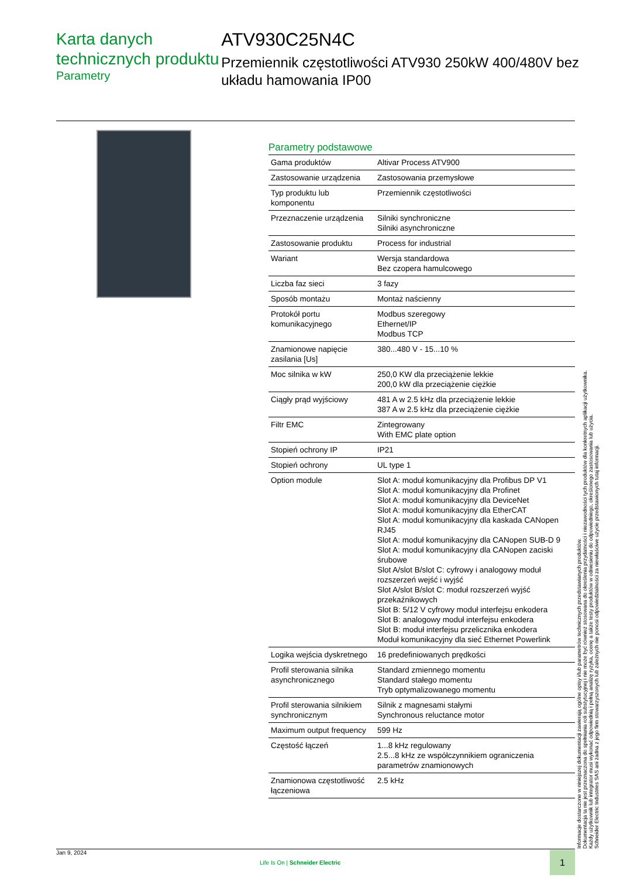Karta danych technicznych produktu
Parametry
ATV930C25N4C
Przemiennik częstotliwości ATV930 250kW 400/480V bez układu hamowania IP00
Parametry podstawowe
| Gama produktów | Altivar Process ATV900 |
| Zastosowanie urządzenia | Zastosowania przemysłowe |
| Typ produktu lub komponentu | Przemiennik częstotliwości |
| Przeznaczenie urządzenia | Silniki synchroniczne Silniki asynchroniczne |
| Zastosowanie produktu | Process for industrial |
| Wariant | Wersja standardowa Bez czopera hamulcowego |
| Liczba faz sieci | 3 fazy |
| Sposób montażu | Montaż naścienny |
| Protokół portu komunikacyjnego | Modbus szeregowy Ethernet/IP Modbus TCP |
| Znamionowe napięcie zasilania [Us] | 380...480 V - 15...10 % |
| Moc silnika w kW | 250,0 KW dla przeciążenie lekkie 200,0 kW dla przeciążenie ciężkie |
| Ciągły prąd wyjściowy | 481 A w 2.5 kHz dla przeciążenie lekkie 387 A w 2.5 kHz dla przeciążenie ciężkie |
| Filtr EMC | Zintegrowany With EMC plate option |
| Stopień ochrony IP | IP21 |
| Stopień ochrony | UL type 1 |
| Option module | Slot A: moduł komunikacyjny dla Profibus DP V1 Slot A: moduł komunikacyjny dla Profinet Slot A: moduł komunikacyjny dla DeviceNet Slot A: moduł komunikacyjny dla EtherCAT Slot A: moduł komunikacyjny dla kaskada CANopen RJ45 Slot A: moduł komunikacyjny dla CANopen SUB-D 9 Slot A: moduł komunikacyjny dla CANopen zaciski śrubowe Slot A/slot B/slot C: cyfrowy i analogowy moduł rozszerzeń wejść i wyjść Slot A/slot B/slot C: moduł rozszerzeń wyjść przekaźnikowych Slot B: 5/12 V cyfrowy moduł interfejsu enkodera Slot B: analogowy moduł interfejsu enkodera Slot B: moduł interfejsu przelicznika enkodera Moduł komunikacyjny dla sieć Ethernet Powerlink |
| Logika wejścia dyskretnego | 16 predefiniowanych prędkości |
| Profil sterowania silnika asynchronicznego | Standard zmiennego momentu Standard stałego momentu Tryb optymalizowanego momentu |
| Profil sterowania silnikiem synchronicznym | Silnik z magnesami stałymi Synchronous reluctance motor |
| Maximum output frequency | 599 Hz |
| Częstość łączeń | 1...8 kHz regulowany 2.5...8 kHz ze współczynnikiem ograniczenia parametrów znamionowych |
| Znamionowa częstotliwość łączeniowa | 2.5 kHz |
Informacje dostarczone w niniejszej dokumentacji zawierają ogólne opisy i/lub parametrów technicznych przedstawianych produktów.
Dokumentacja ta nie jest przeznaczona do spełniania roli substytucyjnej i nie może być również stosowana do określenia przydatności i niezawodności tych produktów dla konkretnych aplikacji użytkownika.
Każdy użytkownik lub integrator musi wykonać odpowiednią i pełną analizę ryzyka, ocenę a także testy produktów w odniesieniu do odpowiedniego, określonego zastosowania lub użycia.
Schneider Electric Industries SAS ani żadna z jego firm stowarzyszonych lub zależnych nie ponosi odpowiedzialności za niewłaściwe użycie przedstawionych tutaj informacji.
Jan 9, 2024
Life Is On | Schneider Electric
1